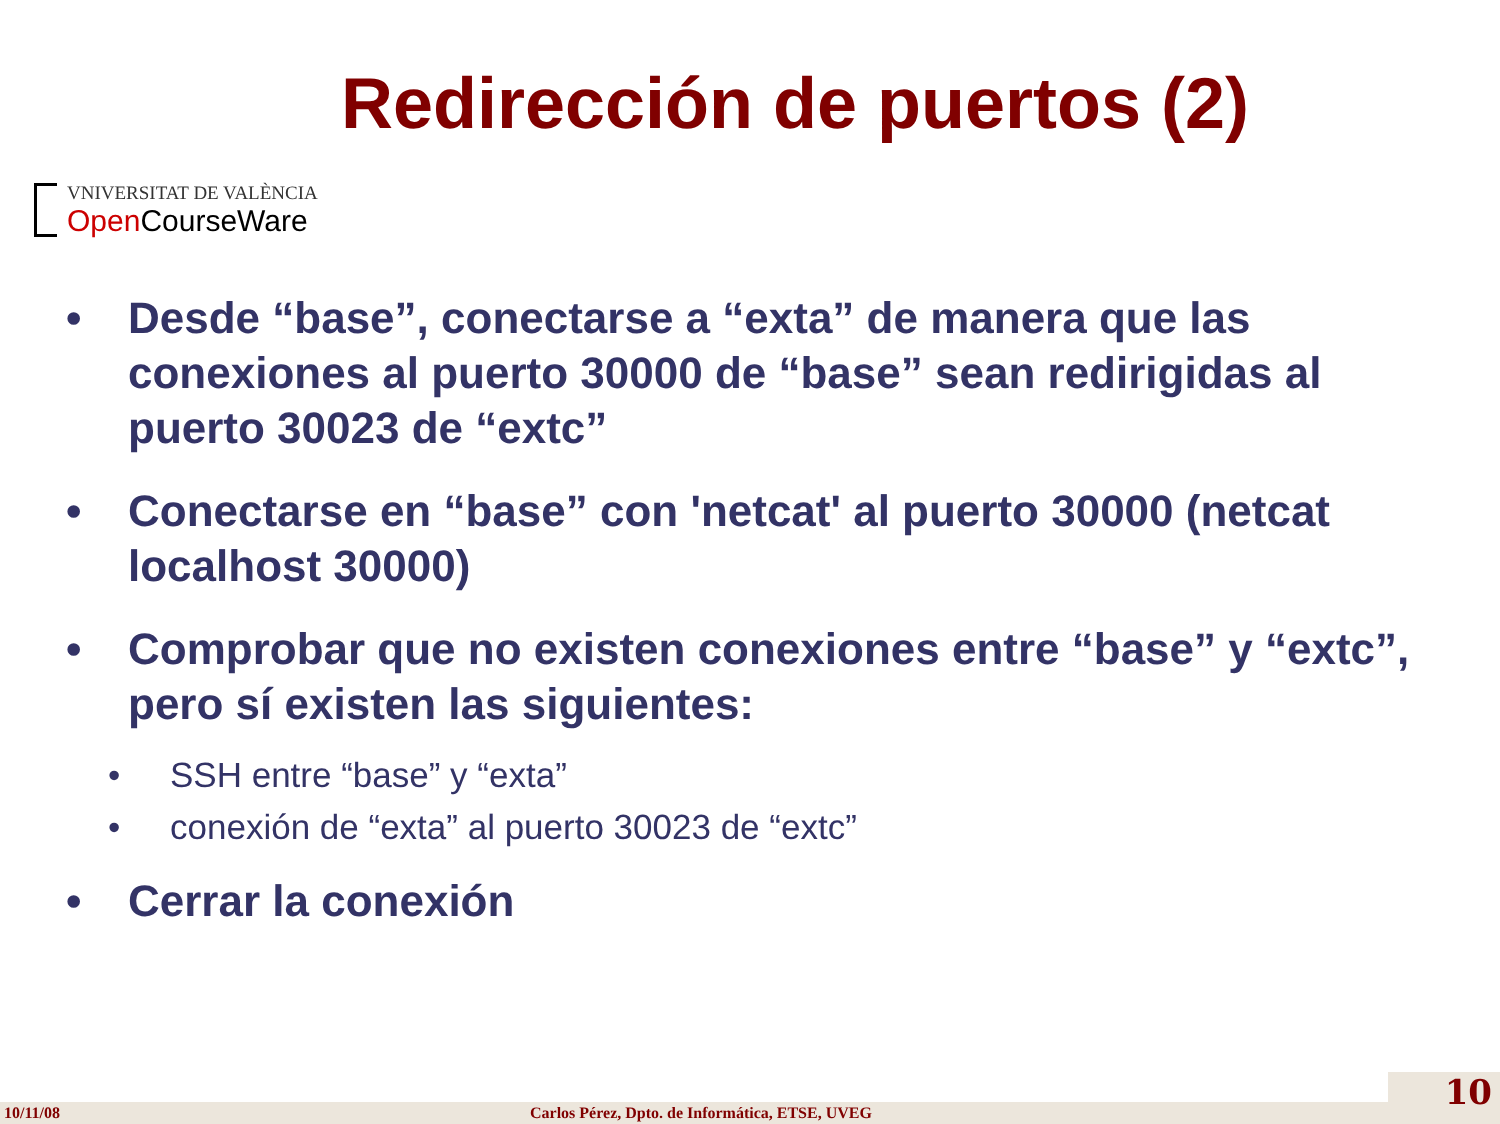Redirección de puertos (2)
VNIVERSITAT DE VALÈNCIA
Open CourseWare
• Desde “base”, conectarse a “exta” de manera que las conexiones al puerto 30000 de “base” sean redirigidas al puerto 30023 de “extc”
• Conectarse en “base” con 'netcat' al puerto 30000 (netcat localhost 30000)
• Comprobar que no existen conexiones entre “base” y “extc”, pero sí existen las siguientes:
• SSH entre “base” y “exta”
• conexión de “exta” al puerto 30023 de “extc”
• Cerrar la conexión
10/11/08 Carlos Pérez, Dpto. de Informática, ETSE, UVEG
10